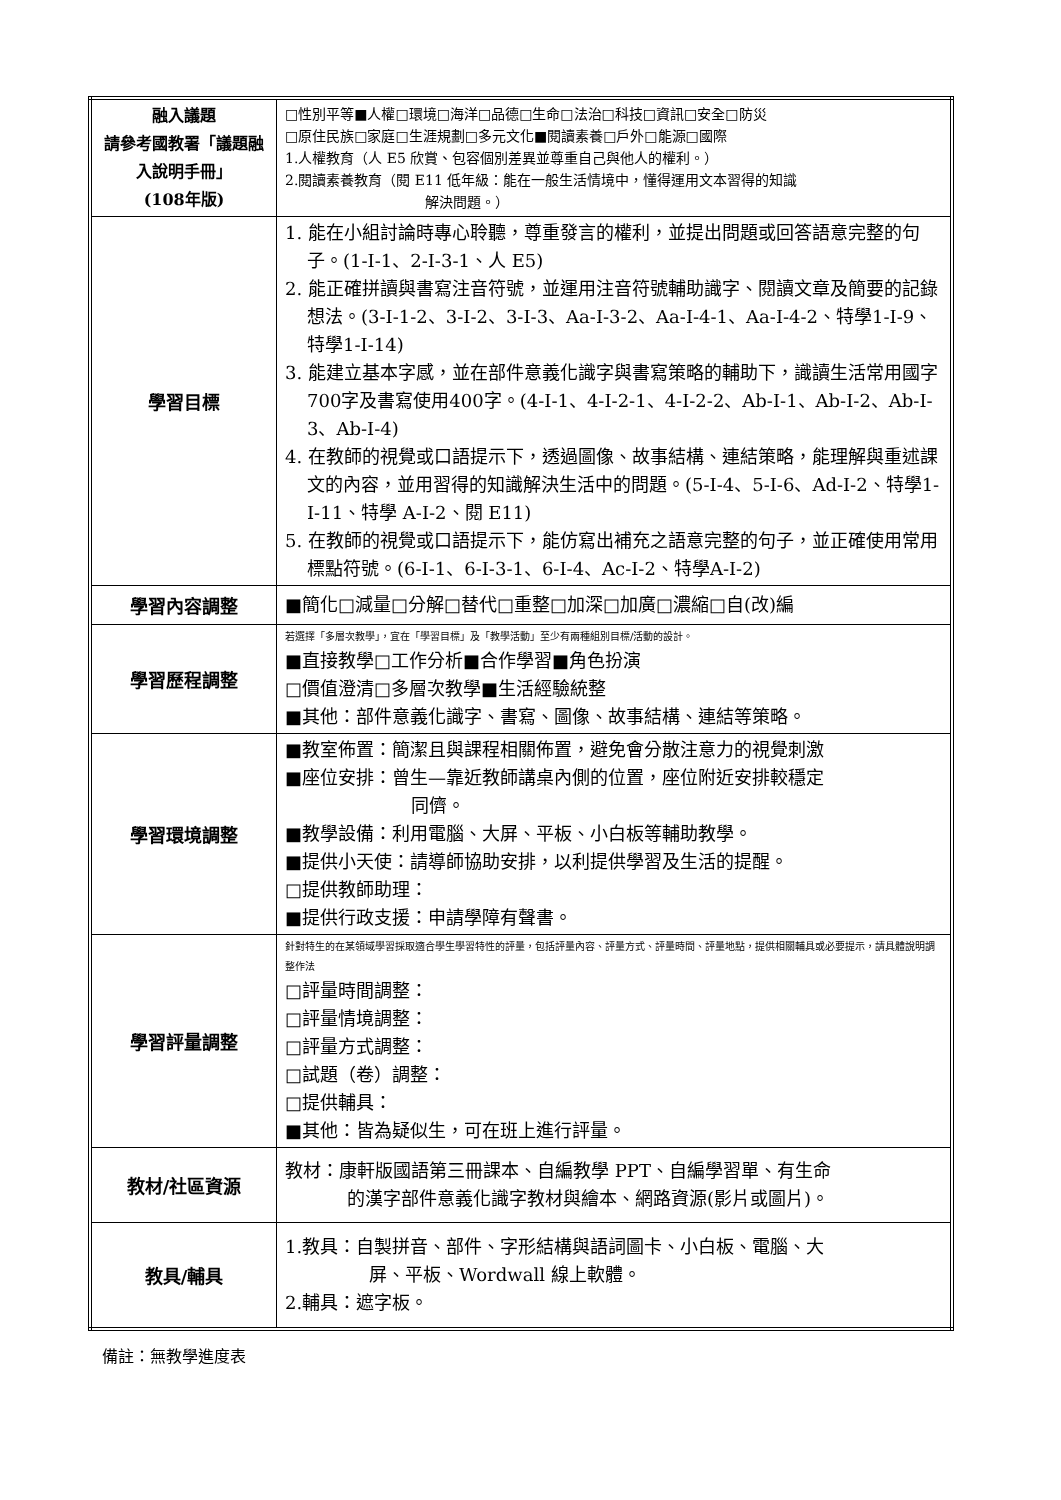| 融入議題 請參考國教署「議題融入說明手冊」 (108年版) | □性別平等■人權□環境□海洋□品德□生命□法治□科技□資訊□安全□防災 □原住民族□家庭□生涯規劃□多元文化■閱讀素養□戶外□能源□國際 1.人權教育（人 E5 欣賞、包容個別差異並尊重自己與他人的權利。） 2.閱讀素養教育（閱 E11 低年級：能在一般生活情境中，懂得運用文本習得的知識 解決問題。） |
| 學習目標 | 1. 能在小組討論時專心聆聽，尊重發言的權利，並提出問題或回答語意完整的句子。(1-I-1、2-I-3-1、人 E5) 2. 能正確拼讀與書寫注音符號，並運用注音符號輔助識字、閱讀文章及簡要的記錄想法。(3-Ⅰ-1-2、3-Ⅰ-2、3-Ⅰ-3、Aa-Ⅰ-3-2、Aa-Ⅰ-4-1、Aa-Ⅰ-4-2、特學1-I-9、特學1-I-14) 3. 能建立基本字感，並在部件意義化識字與書寫策略的輔助下，識讀生活常用國字700字及書寫使用400字。(4-I-1、4-I-2-1、4-I-2-2、Ab-I-1、Ab-I-2、Ab-I-3、Ab-I-4) 4. 在教師的視覺或口語提示下，透過圖像、故事結構、連結策略，能理解與重述課文的內容，並用習得的知識解決生活中的問題。(5-I-4、5-I-6、Ad-I-2、特學1-I-11、特學 A-I-2、閱 E11) 5. 在教師的視覺或口語提示下，能仿寫出補充之語意完整的句子，並正確使用常用標點符號。(6-Ⅰ-1、6-Ⅰ-3-1、6-Ⅰ-4、Ac-I-2、特學A-I-2) |
| 學習內容調整 | ■簡化□減量□分解□替代□重整□加深□加廣□濃縮□自(改)編 |
| 學習歷程調整 | 若選擇「多層次教學」，宜在「學習目標」及「教學活動」至少有兩種組別目標/活動的設計。 ■直接教學□工作分析■合作學習■角色扮演 □價值澄清□多層次教學■生活經驗統整 ■其他：部件意義化識字、書寫、圖像、故事結構、連結等策略。 |
| 學習環境調整 | ■教室佈置：簡潔且與課程相關佈置，避免會分散注意力的視覺刺激 ■座位安排：曾生—靠近教師講桌內側的位置，座位附近安排較穩定 同儕。 ■教學設備：利用電腦、大屏、平板、小白板等輔助教學。 ■提供小天使：請導師協助安排，以利提供學習及生活的提醒。 □提供教師助理： ■提供行政支援：申請學障有聲書。 |
| 學習評量調整 | 針對特生的在某領域學習採取適合學生學習特性的評量，包括評量內容、評量方式、評量時間、評量地點，提供相關輔具或必要提示，請具體說明調整作法 □評量時間調整： □評量情境調整： □評量方式調整： □試題（卷）調整： □提供輔具： ■其他：皆為疑似生，可在班上進行評量。 |
| 教材/社區資源 | 教材：康軒版國語第三冊課本、自編教學 PPT、自編學習單、有生命 的漢字部件意義化識字教材與繪本、網路資源(影片或圖片)。 |
| 教具/輔具 | 1.教具：自製拼音、部件、字形結構與語詞圖卡、小白板、電腦、大 屏、平板、Wordwall 線上軟體。 2.輔具：遮字板。 |
備註：無教學進度表